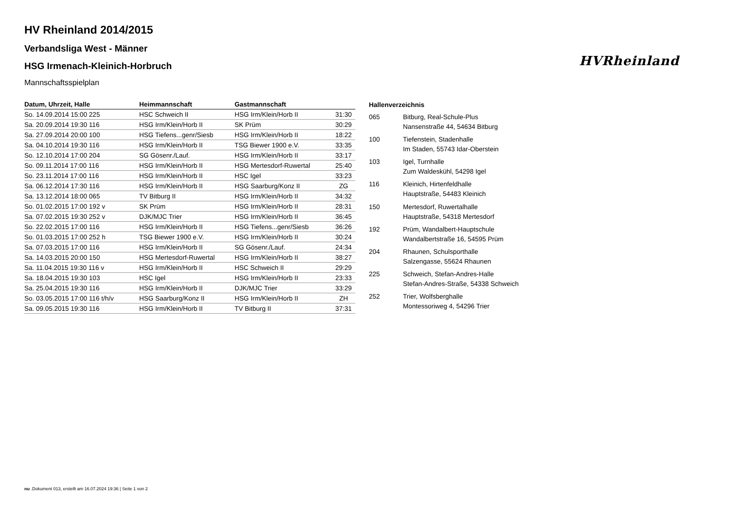HVRheinland
HV Rheinland 2014/2015
Verbandsliga West - Männer
HSG Irmenach-Kleinich-Horbruch
Mannschaftsspielplan
| Datum, Uhrzeit, Halle | Heimmannschaft | Gastmannschaft | |
| --- | --- | --- | --- |
| So. 14.09.2014 15:00 225 | HSC Schweich II | HSG Irm/Klein/Horb II | 31:30 |
| Sa. 20.09.2014 19:30 116 | HSG Irm/Klein/Horb II | SK Prüm | 30:29 |
| Sa. 27.09.2014 20:00 100 | HSG Tiefens...genr/Siesb | HSG Irm/Klein/Horb II | 18:22 |
| Sa. 04.10.2014 19:30 116 | HSG Irm/Klein/Horb II | TSG Biewer 1900 e.V. | 33:35 |
| So. 12.10.2014 17:00 204 | SG Gösenr./Lauf. | HSG Irm/Klein/Horb II | 33:17 |
| So. 09.11.2014 17:00 116 | HSG Irm/Klein/Horb II | HSG Mertesdorf-Ruwertal | 25:40 |
| So. 23.11.2014 17:00 116 | HSG Irm/Klein/Horb II | HSC Igel | 33:23 |
| Sa. 06.12.2014 17:30 116 | HSG Irm/Klein/Horb II | HSG Saarburg/Konz II | ZG |
| Sa. 13.12.2014 18:00 065 | TV Bitburg II | HSG Irm/Klein/Horb II | 34:32 |
| So. 01.02.2015 17:00 192 v | SK Prüm | HSG Irm/Klein/Horb II | 28:31 |
| Sa. 07.02.2015 19:30 252 v | DJK/MJC Trier | HSG Irm/Klein/Horb II | 36:45 |
| So. 22.02.2015 17:00 116 | HSG Irm/Klein/Horb II | HSG Tiefens...genr/Siesb | 36:26 |
| So. 01.03.2015 17:00 252 h | TSG Biewer 1900 e.V. | HSG Irm/Klein/Horb II | 30:24 |
| Sa. 07.03.2015 17:00 116 | HSG Irm/Klein/Horb II | SG Gösenr./Lauf. | 24:34 |
| Sa. 14.03.2015 20:00 150 | HSG Mertesdorf-Ruwertal | HSG Irm/Klein/Horb II | 38:27 |
| Sa. 11.04.2015 19:30 116 v | HSG Irm/Klein/Horb II | HSC Schweich II | 29:29 |
| Sa. 18.04.2015 19:30 103 | HSC Igel | HSG Irm/Klein/Horb II | 23:33 |
| Sa. 25.04.2015 19:30 116 | HSG Irm/Klein/Horb II | DJK/MJC Trier | 33:29 |
| So. 03.05.2015 17:00 116 t/h/v | HSG Saarburg/Konz II | HSG Irm/Klein/Horb II | ZH |
| Sa. 09.05.2015 19:30 116 | HSG Irm/Klein/Horb II | TV Bitburg II | 37:31 |
| Hallenverzeichnis | |
| --- | --- |
| 065 | Bitburg, Real-Schule-Plus Nansenstraße 44, 54634 Bitburg |
| 100 | Tiefenstein, Stadenhalle Im Staden, 55743 Idar-Oberstein |
| 103 | Igel, Turnhalle Zum Waldeskühl, 54298 Igel |
| 116 | Kleinich, Hirtenfeldhalle Hauptstraße, 54483 Kleinich |
| 150 | Mertesdorf, Ruwertalhalle Hauptstraße, 54318 Mertesdorf |
| 192 | Prüm, Wandalbert-Hauptschule Wandalbertstraße 16, 54595 Prüm |
| 204 | Rhaunen, Schulsporthalle Salzengasse, 55624 Rhaunen |
| 225 | Schweich, Stefan-Andres-Halle Stefan-Andres-Straße, 54338 Schweich |
| 252 | Trier, Wolfsberghalle Montessoriweg 4, 54296 Trier |
nu .Dokument 013, erstellt am 16.07.2024 19:36 | Seite 1 von 2